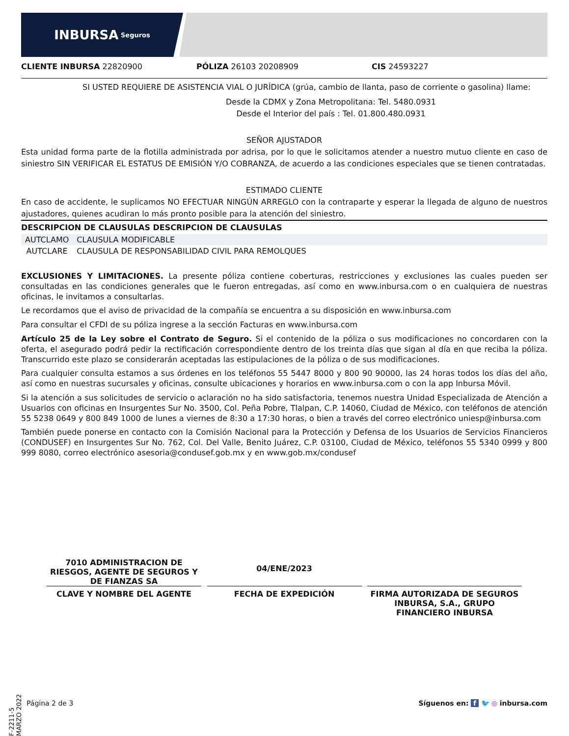INBURSA Seguros
CLIENTE INBURSA 22820900 PÓLIZA 26103 20208909 CIS 24593227
SI USTED REQUIERE DE ASISTENCIA VIAL O JURÍDICA (grúa, cambio de llanta, paso de corriente o gasolina) llame:
Desde la CDMX y Zona Metropolitana: Tel. 5480.0931
Desde el Interior del país : Tel. 01.800.480.0931
SEÑOR AJUSTADOR
Esta unidad forma parte de la flotilla administrada por adrisa, por lo que le solicitamos atender a nuestro mutuo cliente en caso de siniestro SIN VERIFICAR EL ESTATUS DE EMISIÓN Y/O COBRANZA, de acuerdo a las condiciones especiales que se tienen contratadas.
ESTIMADO CLIENTE
En caso de accidente, le suplicamos NO EFECTUAR NINGÚN ARREGLO con la contraparte y esperar la llegada de alguno de nuestros ajustadores, quienes acudiran lo más pronto posible para la atención del siniestro.
DESCRIPCION DE CLAUSULAS DESCRIPCION DE CLAUSULAS
| AUTCLAMO | CLAUSULA MODIFICABLE |
| AUTCLARE | CLAUSULA DE RESPONSABILIDAD CIVIL PARA REMOLQUES |
EXCLUSIONES Y LIMITACIONES. La presente póliza contiene coberturas, restricciones y exclusiones las cuales pueden ser consultadas en las condiciones generales que le fueron entregadas, así como en www.inbursa.com o en cualquiera de nuestras oficinas, le invitamos a consultarlas.
Le recordamos que el aviso de privacidad de la compañía se encuentra a su disposición en www.inbursa.com
Para consultar el CFDI de su póliza ingrese a la sección Facturas en www.inbursa.com
Artículo 25 de la Ley sobre el Contrato de Seguro. Si el contenido de la póliza o sus modificaciones no concordaren con la oferta, el asegurado podrá pedir la rectificación correspondiente dentro de los treinta días que sigan al día en que reciba la póliza. Transcurrido este plazo se considerarán aceptadas las estipulaciones de la póliza o de sus modificaciones.
Para cualquier consulta estamos a sus órdenes en los teléfonos 55 5447 8000 y 800 90 90000, las 24 horas todos los días del año, así como en nuestras sucursales y oficinas, consulte ubicaciones y horarios en www.inbursa.com o con la app Inbursa Móvil.
Si la atención a sus solicitudes de servicio o aclaración no ha sido satisfactoria, tenemos nuestra Unidad Especializada de Atención a Usuarios con oficinas en Insurgentes Sur No. 3500, Col. Peña Pobre, Tlalpan, C.P. 14060, Ciudad de México, con teléfonos de atención 55 5238 0649 y 800 849 1000 de lunes a viernes de 8:30 a 17:30 horas, o bien a través del correo electrónico uniesp@inbursa.com
También puede ponerse en contacto con la Comisión Nacional para la Protección y Defensa de los Usuarios de Servicios Financieros (CONDUSEF) en Insurgentes Sur No. 762, Col. Del Valle, Benito Juárez, C.P. 03100, Ciudad de México, teléfonos 55 5340 0999 y 800 999 8080, correo electrónico asesoria@condusef.gob.mx y en www.gob.mx/condusef
7010 ADMINISTRACION DE RIESGOS, AGENTE DE SEGUROS Y DE FIANZAS SA
CLAVE Y NOMBRE DEL AGENTE
04/ENE/2023
FECHA DE EXPEDICIÓN
FIRMA AUTORIZADA DE SEGUROS INBURSA, S.A., GRUPO FINANCIERO INBURSA
F-2211-5 MARZO 2022
Página 2 de 3 Síguenos en: f 🐦 ◎ inbursa.com